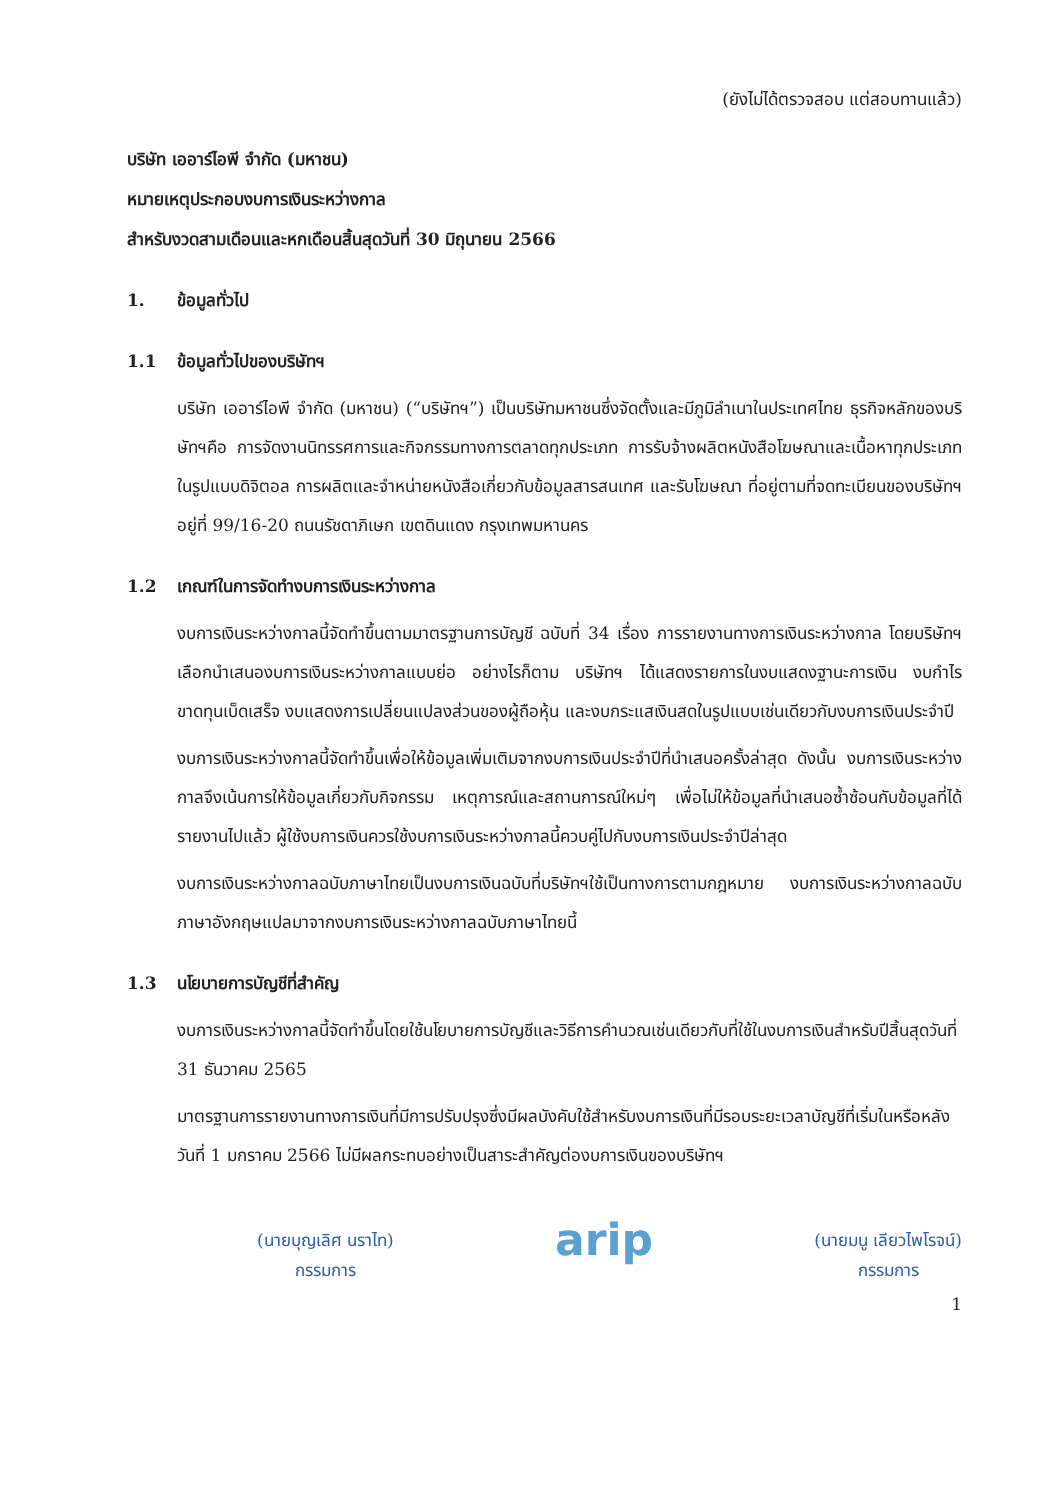(ยังไม่ได้ตรวจสอบ แต่สอบทานแล้ว)
บริษัท เออาร์ไอพี จำกัด (มหาชน)
หมายเหตุประกอบงบการเงินระหว่างกาล
สำหรับงวดสามเดือนและหกเดือนสิ้นสุดวันที่ 30 มิถุนายน 2566
1. ข้อมูลทั่วไป
1.1 ข้อมูลทั่วไปของบริษัทฯ
บริษัท เออาร์ไอพี จำกัด (มหาชน) (“บริษัทฯ”) เป็นบริษัทมหาชนซึ่งจัดตั้งและมีภูมิลำเนาในประเทศไทย ธุรกิจหลักของบริษัทฯคือ การจัดงานนิทรรศการและกิจกรรมทางการตลาดทุกประเภท การรับจ้างผลิตหนังสือโฆษณาและเนื้อหาทุกประเภทในรูปแบบดิจิตอล การผลิตและจำหน่ายหนังสือเกี่ยวกับข้อมูลสารสนเทศ และรับโฆษณา ที่อยู่ตามที่จดทะเบียนของบริษัทฯอยู่ที่ 99/16-20 ถนนรัชดาภิเษก เขตดินแดง กรุงเทพมหานคร
1.2 เกณฑ์ในการจัดทำงบการเงินระหว่างกาล
งบการเงินระหว่างกาลนี้จัดทำขึ้นตามมาตรฐานการบัญชี ฉบับที่ 34 เรื่อง การรายงานทางการเงินระหว่างกาล โดยบริษัทฯเลือกนำเสนองบการเงินระหว่างกาลแบบย่อ อย่างไรก็ตาม บริษัทฯ ได้แสดงรายการในงบแสดงฐานะการเงิน งบกำไรขาดทุนเบ็ดเสร็จ งบแสดงการเปลี่ยนแปลงส่วนของผู้ถือหุ้น และงบกระแสเงินสดในรูปแบบเช่นเดียวกับงบการเงินประจำปี
งบการเงินระหว่างกาลนี้จัดทำขึ้นเพื่อให้ข้อมูลเพิ่มเติมจากงบการเงินประจำปีที่นำเสนอครั้งล่าสุด ดังนั้น งบการเงินระหว่างกาลจึงเน้นการให้ข้อมูลเกี่ยวกับกิจกรรม เหตุการณ์และสถานการณ์ใหม่ๆ เพื่อไม่ให้ข้อมูลที่นำเสนอซ้ำซ้อนกับข้อมูลที่ได้รายงานไปแล้ว ผู้ใช้งบการเงินควรใช้งบการเงินระหว่างกาลนี้ควบคู่ไปกับงบการเงินประจำปีล่าสุด
งบการเงินระหว่างกาลฉบับภาษาไทยเป็นงบการเงินฉบับที่บริษัทฯใช้เป็นทางการตามกฎหมาย งบการเงินระหว่างกาลฉบับภาษาอังกฤษแปลมาจากงบการเงินระหว่างกาลฉบับภาษาไทยนี้
1.3 นโยบายการบัญชีที่สำคัญ
งบการเงินระหว่างกาลนี้จัดทำขึ้นโดยใช้นโยบายการบัญชีและวิธีการคำนวณเช่นเดียวกับที่ใช้ในงบการเงินสำหรับปีสิ้นสุดวันที่ 31 ธันวาคม 2565
มาตรฐานการรายงานทางการเงินที่มีการปรับปรุงซึ่งมีผลบังคับใช้สำหรับงบการเงินที่มีรอบระยะเวลาบัญชีที่เริ่มในหรือหลังวันที่ 1 มกราคม 2566 ไม่มีผลกระทบอย่างเป็นสาระสำคัญต่องบการเงินของบริษัทฯ
(นายบุญเลิศ นราไท)
กรรมการ
arip
(นายมนู เลียวไพโรจน์)
กรรมการ
1